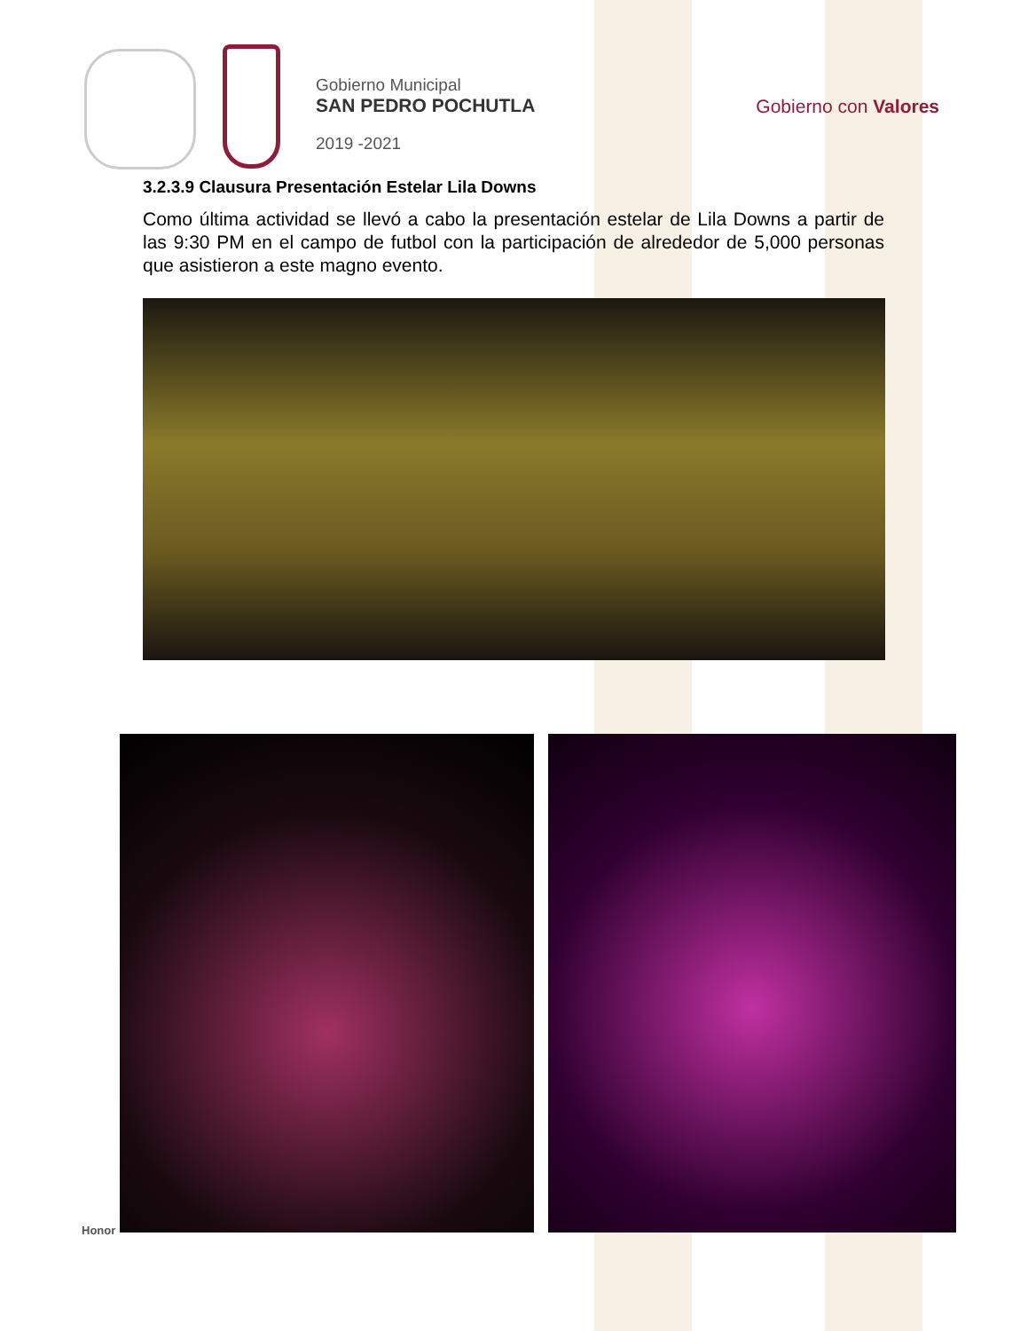Gobierno Municipal
SAN PEDRO POCHUTLA
2019 -2021
Gobierno con Valores
3.2.3.9 Clausura Presentación Estelar Lila Downs
Como última actividad se llevó a cabo la presentación estelar de Lila Downs a partir de las 9:30 PM en el campo de futbol con la participación de alrededor de 5,000 personas que asistieron a este magno evento.
Honor